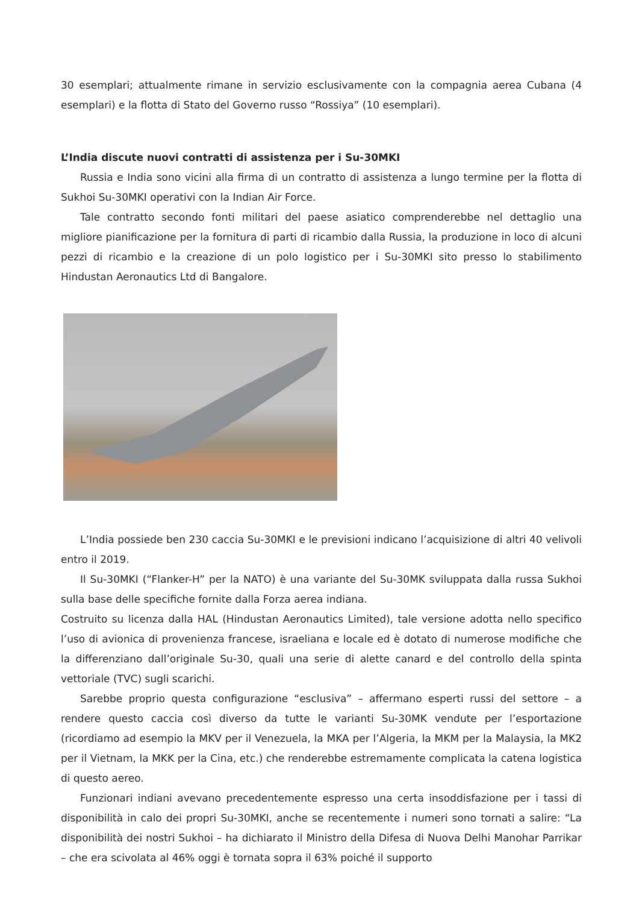30 esemplari; attualmente rimane in servizio esclusivamente con la compagnia aerea Cubana (4 esemplari) e la flotta di Stato del Governo russo “Rossiya” (10 esemplari).
L’India discute nuovi contratti di assistenza per i Su-30MKI
Russia e India sono vicini alla firma di un contratto di assistenza a lungo termine per la flotta di Sukhoi Su-30MKI operativi con la Indian Air Force.
Tale contratto secondo fonti militari del paese asiatico comprenderebbe nel dettaglio una migliore pianificazione per la fornitura di parti di ricambio dalla Russia, la produzione in loco di alcuni pezzi di ricambio e la creazione di un polo logistico per i Su-30MKI sito presso lo stabilimento Hindustan Aeronautics Ltd di Bangalore.
L’India possiede ben 230 caccia Su-30MKI e le previsioni indicano l’acquisizione di altri 40 velivoli entro il 2019.
Il Su-30MKI (“Flanker-H” per la NATO) è una variante del Su-30MK sviluppata dalla russa Sukhoi sulla base delle specifiche fornite dalla Forza aerea indiana.
Costruito su licenza dalla HAL (Hindustan Aeronautics Limited), tale versione adotta nello specifico l’uso di avionica di provenienza francese, israeliana e locale ed è dotato di numerose modifiche che la differenziano dall’originale Su-30, quali una serie di alette canard e del controllo della spinta vettoriale (TVC) sugli scarichi.
Sarebbe proprio questa configurazione “esclusiva” – affermano esperti russi del settore – a rendere questo caccia così diverso da tutte le varianti Su-30MK vendute per l’esportazione (ricordiamo ad esempio la MKV per il Venezuela, la MKA per l’Algeria, la MKM per la Malaysia, la MK2 per il Vietnam, la MKK per la Cina, etc.) che renderebbe estremamente complicata la catena logistica di questo aereo.
Funzionari indiani avevano precedentemente espresso una certa insoddisfazione per i tassi di disponibilità in calo dei propri Su-30MKI, anche se recentemente i numeri sono tornati a salire: “La disponibilità dei nostri Sukhoi – ha dichiarato il Ministro della Difesa di Nuova Delhi Manohar Parrikar – che era scivolata al 46% oggi è tornata sopra il 63% poiché il supporto